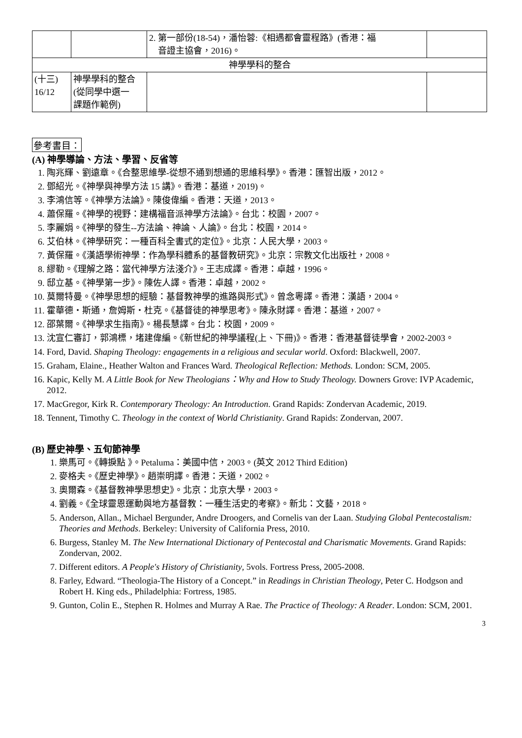| | | 2. 第一部份(18-54)，潘怡蓉:《相遇都會靈程路》(香港：福 音證主協會，2016)。 | |
| 神學學科的整合 | | | |
| (十三) 16/12 | 神學學科的整合 (從同學中選一 課題作範例) | | |
參考書目：
(A) 神學導論、方法、學習、反省等
1. 陶兆輝、劉遠章。《合整思維學-從想不通到想通的思維科學》。香港：匯智出版，2012。
2. 鄧紹光。《神學與神學方法 15 講》。香港：基道，2019)。
3. 李鴻信等。《神學方法論》。陳俊偉編。香港：天道，2013。
4. 蕭保羅。《神學的視野：建構福音派神學方法論》。台北：校園，2007。
5. 李麗娟。《神學的發生--方法論、神論、人論》。台北：校園，2014。
6. 艾伯林。《神學研究：一種百科全書式的定位》。北京：人民大學，2003。
7. 黃保羅。《漢語學術神學：作為學科體系的基督教研究》。北京：宗教文化出版社，2008。
8. 繆勒。《理解之路：當代神學方法淺介》。王志成譯。香港：卓越，1996。
9. 邸立基。《神學第一步》。陳佐人譯。香港：卓越，2002。
10. 莫爾特曼。《神學思想的經驗：基督教神學的進路與形式》。曾念粵譯。香港：漢語，2004。
11. 霍華德・斯通，詹姆斯・杜克。《基督徒的神學思考》。陳永財譯。香港：基道，2007。
12. 邵葉爾。《神學求生指南》。楊長慧譯。台北：校園，2009。
13. 沈宣仁審訂，郭鴻標，堵建偉編。《新世紀的神學議程(上、下冊)》。香港：香港基督徒學會，2002-2003。
14. Ford, David. Shaping Theology: engagements in a religious and secular world. Oxford: Blackwell, 2007.
15. Graham, Elaine., Heather Walton and Frances Ward. Theological Reflection: Methods. London: SCM, 2005.
16. Kapic, Kelly M. A Little Book for New Theologians：Why and How to Study Theology. Downers Grove: IVP Academic, 2012.
17. MacGregor, Kirk R. Contemporary Theology: An Introduction. Grand Rapids: Zondervan Academic, 2019.
18. Tennent, Timothy C. Theology in the context of World Christianity. Grand Rapids: Zondervan, 2007.
(B) 歷史神學、五旬節神學
1. 樂馬可。《轉捩點 》。Petaluma：美國中信，2003。(英文 2012 Third Edition)
2. 麥格夫。《歷史神學》。趙崇明譯。香港：天道，2002。
3. 奧爾森。《基督教神學思想史》。北京：北京大學，2003。
4. 劉義。《全球靈恩運動與地方基督教：一種生活史的考察》。新北：文藝，2018。
5. Anderson, Allan., Michael Bergunder, Andre Droogers, and Cornelis van der Laan. Studying Global Pentecostalism: Theories and Methods. Berkeley: University of California Press, 2010.
6. Burgess, Stanley M. The New International Dictionary of Pentecostal and Charismatic Movements. Grand Rapids: Zondervan, 2002.
7. Different editors. A People's History of Christianity, 5vols. Fortress Press, 2005-2008.
8. Farley, Edward. “Theologia-The History of a Concept.” in Readings in Christian Theology, Peter C. Hodgson and Robert H. King eds., Philadelphia: Fortress, 1985.
9. Gunton, Colin E., Stephen R. Holmes and Murray A Rae. The Practice of Theology: A Reader. London: SCM, 2001.
3